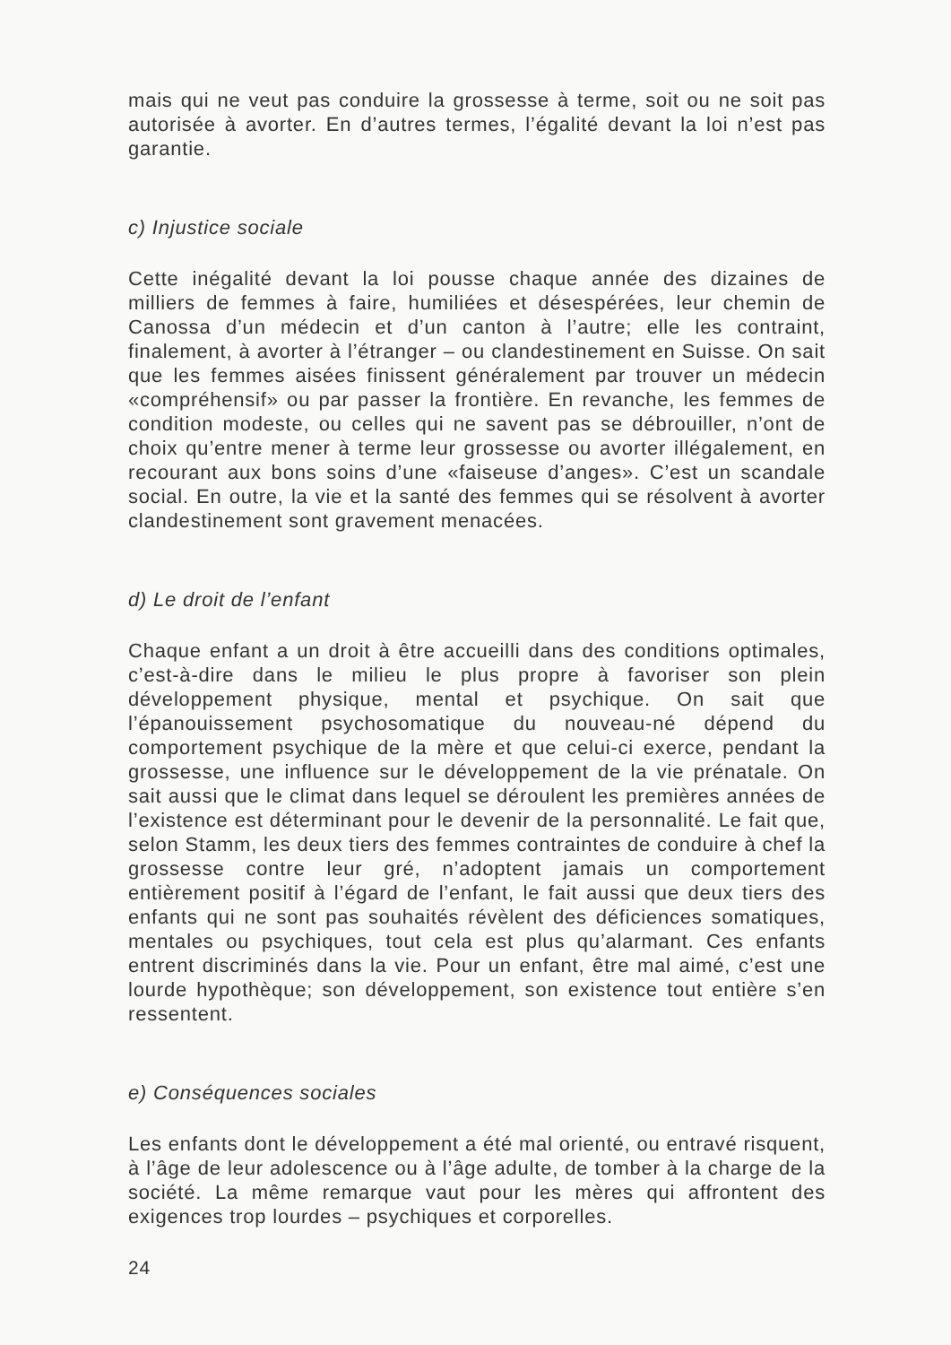mais qui ne veut pas conduire la grossesse à terme, soit ou ne soit pas autorisée à avorter. En d’autres termes, l’égalité devant la loi n’est pas garantie.
c) Injustice sociale
Cette inégalité devant la loi pousse chaque année des dizaines de milliers de femmes à faire, humiliées et désespérées, leur chemin de Canossa d’un médecin et d’un canton à l’autre; elle les contraint, finalement, à avorter à l’étranger – ou clandestinement en Suisse. On sait que les femmes aisées finissent généralement par trouver un médecin «compréhensif» ou par passer la frontière. En revanche, les femmes de condition modeste, ou celles qui ne savent pas se débrouiller, n’ont de choix qu’entre mener à terme leur grossesse ou avorter illégalement, en recourant aux bons soins d’une «faiseuse d’anges». C’est un scandale social. En outre, la vie et la santé des femmes qui se résolvent à avorter clandestinement sont gravement menacées.
d) Le droit de l’enfant
Chaque enfant a un droit à être accueilli dans des conditions optimales, c’est-à-dire dans le milieu le plus propre à favoriser son plein développement physique, mental et psychique. On sait que l’épanouissement psychosomatique du nouveau-né dépend du comportement psychique de la mère et que celui-ci exerce, pendant la grossesse, une influence sur le développement de la vie prénatale. On sait aussi que le climat dans lequel se déroulent les premières années de l’existence est déterminant pour le devenir de la personnalité. Le fait que, selon Stamm, les deux tiers des femmes contraintes de conduire à chef la grossesse contre leur gré, n’adoptent jamais un comportement entièrement positif à l’égard de l’enfant, le fait aussi que deux tiers des enfants qui ne sont pas souhaités révèlent des déficiences somatiques, mentales ou psychiques, tout cela est plus qu’alarmant. Ces enfants entrent discriminés dans la vie. Pour un enfant, être mal aimé, c’est une lourde hypothèque; son développement, son existence tout entière s’en ressentent.
e) Conséquences sociales
Les enfants dont le développement a été mal orienté, ou entravé risquent, à l’âge de leur adolescence ou à l’âge adulte, de tomber à la charge de la société. La même remarque vaut pour les mères qui affrontent des exigences trop lourdes – psychiques et corporelles.
24